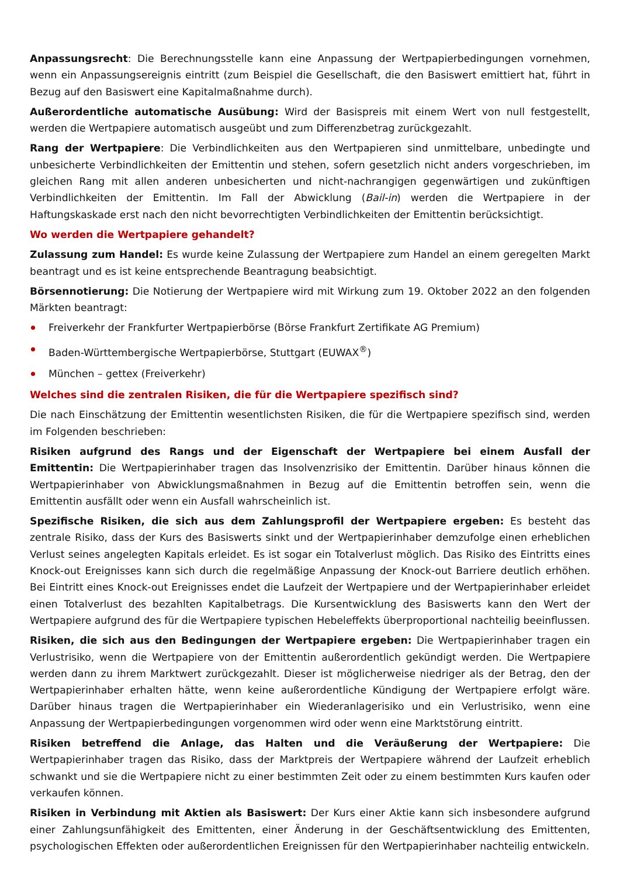Anpassungsrecht: Die Berechnungsstelle kann eine Anpassung der Wertpapierbedingungen vornehmen, wenn ein Anpassungsereignis eintritt (zum Beispiel die Gesellschaft, die den Basiswert emittiert hat, führt in Bezug auf den Basiswert eine Kapitalmaßnahme durch).
Außerordentliche automatische Ausübung: Wird der Basispreis mit einem Wert von null festgestellt, werden die Wertpapiere automatisch ausgeübt und zum Differenzbetrag zurückgezahlt.
Rang der Wertpapiere: Die Verbindlichkeiten aus den Wertpapieren sind unmittelbare, unbedingte und unbesicherte Verbindlichkeiten der Emittentin und stehen, sofern gesetzlich nicht anders vorgeschrieben, im gleichen Rang mit allen anderen unbesicherten und nicht-nachrangigen gegenwärtigen und zukünftigen Verbindlichkeiten der Emittentin. Im Fall der Abwicklung (Bail-in) werden die Wertpapiere in der Haftungskaskade erst nach den nicht bevorrechtigten Verbindlichkeiten der Emittentin berücksichtigt.
Wo werden die Wertpapiere gehandelt?
Zulassung zum Handel: Es wurde keine Zulassung der Wertpapiere zum Handel an einem geregelten Markt beantragt und es ist keine entsprechende Beantragung beabsichtigt.
Börsennotierung: Die Notierung der Wertpapiere wird mit Wirkung zum 19. Oktober 2022 an den folgenden Märkten beantragt:
Freiverkehr der Frankfurter Wertpapierbörse (Börse Frankfurt Zertifikate AG Premium)
Baden-Württembergische Wertpapierbörse, Stuttgart (EUWAX<sup>®</sup>)
München – gettex (Freiverkehr)
Welches sind die zentralen Risiken, die für die Wertpapiere spezifisch sind?
Die nach Einschätzung der Emittentin wesentlichsten Risiken, die für die Wertpapiere spezifisch sind, werden im Folgenden beschrieben:
Risiken aufgrund des Rangs und der Eigenschaft der Wertpapiere bei einem Ausfall der Emittentin: Die Wertpapierinhaber tragen das Insolvenzrisiko der Emittentin. Darüber hinaus können die Wertpapierinhaber von Abwicklungsmaßnahmen in Bezug auf die Emittentin betroffen sein, wenn die Emittentin ausfällt oder wenn ein Ausfall wahrscheinlich ist.
Spezifische Risiken, die sich aus dem Zahlungsprofil der Wertpapiere ergeben: Es besteht das zentrale Risiko, dass der Kurs des Basiswerts sinkt und der Wertpapierinhaber demzufolge einen erheblichen Verlust seines angelegten Kapitals erleidet. Es ist sogar ein Totalverlust möglich. Das Risiko des Eintritts eines Knock-out Ereignisses kann sich durch die regelmäßige Anpassung der Knock-out Barriere deutlich erhöhen. Bei Eintritt eines Knock-out Ereignisses endet die Laufzeit der Wertpapiere und der Wertpapierinhaber erleidet einen Totalverlust des bezahlten Kapitalbetrags. Die Kursentwicklung des Basiswerts kann den Wert der Wertpapiere aufgrund des für die Wertpapiere typischen Hebeleffekts überproportional nachteilig beeinflussen.
Risiken, die sich aus den Bedingungen der Wertpapiere ergeben: Die Wertpapierinhaber tragen ein Verlustrisiko, wenn die Wertpapiere von der Emittentin außerordentlich gekündigt werden. Die Wertpapiere werden dann zu ihrem Marktwert zurückgezahlt. Dieser ist möglicherweise niedriger als der Betrag, den der Wertpapierinhaber erhalten hätte, wenn keine außerordentliche Kündigung der Wertpapiere erfolgt wäre. Darüber hinaus tragen die Wertpapierinhaber ein Wiederanlagerisiko und ein Verlustrisiko, wenn eine Anpassung der Wertpapierbedingungen vorgenommen wird oder wenn eine Marktstörung eintritt.
Risiken betreffend die Anlage, das Halten und die Veräußerung der Wertpapiere: Die Wertpapierinhaber tragen das Risiko, dass der Marktpreis der Wertpapiere während der Laufzeit erheblich schwankt und sie die Wertpapiere nicht zu einer bestimmten Zeit oder zu einem bestimmten Kurs kaufen oder verkaufen können.
Risiken in Verbindung mit Aktien als Basiswert: Der Kurs einer Aktie kann sich insbesondere aufgrund einer Zahlungsunfähigkeit des Emittenten, einer Änderung in der Geschäftsentwicklung des Emittenten, psychologischen Effekten oder außerordentlichen Ereignissen für den Wertpapierinhaber nachteilig entwickeln.